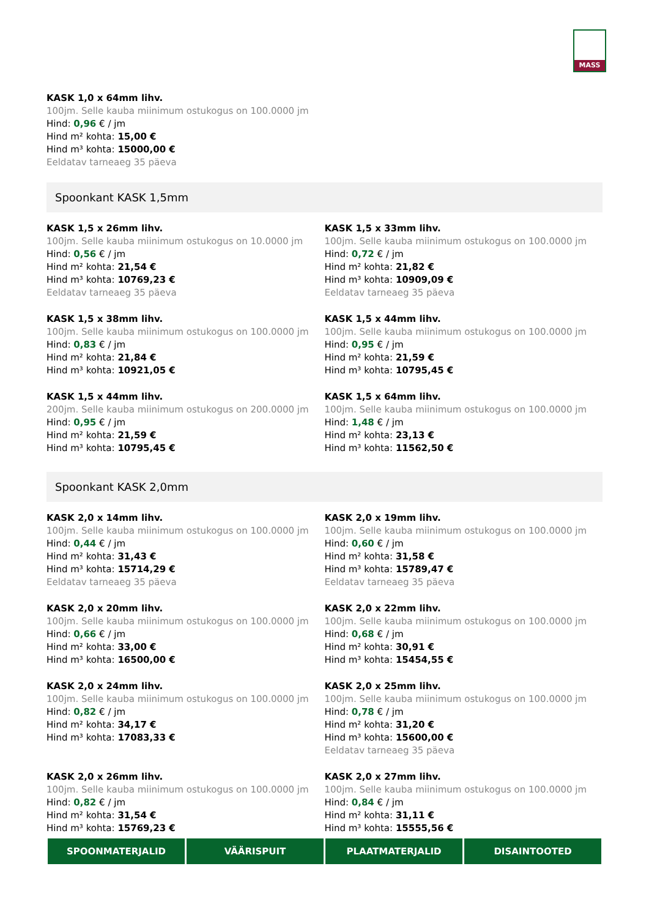MASS
KASK 1,0 x 64mm lihv.
100jm. Selle kauba miinimum ostukogus on 100.0000 jm
Hind: 0,96 € / jm
Hind m² kohta: 15,00 €
Hind m³ kohta: 15000,00 €
Eeldatav tarneaeg 35 päeva
Spoonkant KASK 1,5mm
KASK 1,5 x 26mm lihv.
100jm. Selle kauba miinimum ostukogus on 10.0000 jm
Hind: 0,56 € / jm
Hind m² kohta: 21,54 €
Hind m³ kohta: 10769,23 €
Eeldatav tarneaeg 35 päeva
KASK 1,5 x 33mm lihv.
100jm. Selle kauba miinimum ostukogus on 100.0000 jm
Hind: 0,72 € / jm
Hind m² kohta: 21,82 €
Hind m³ kohta: 10909,09 €
Eeldatav tarneaeg 35 päeva
KASK 1,5 x 38mm lihv.
100jm. Selle kauba miinimum ostukogus on 100.0000 jm
Hind: 0,83 € / jm
Hind m² kohta: 21,84 €
Hind m³ kohta: 10921,05 €
KASK 1,5 x 44mm lihv.
100jm. Selle kauba miinimum ostukogus on 100.0000 jm
Hind: 0,95 € / jm
Hind m² kohta: 21,59 €
Hind m³ kohta: 10795,45 €
KASK 1,5 x 44mm lihv.
200jm. Selle kauba miinimum ostukogus on 200.0000 jm
Hind: 0,95 € / jm
Hind m² kohta: 21,59 €
Hind m³ kohta: 10795,45 €
KASK 1,5 x 64mm lihv.
100jm. Selle kauba miinimum ostukogus on 100.0000 jm
Hind: 1,48 € / jm
Hind m² kohta: 23,13 €
Hind m³ kohta: 11562,50 €
Spoonkant KASK 2,0mm
KASK 2,0 x 14mm lihv.
100jm. Selle kauba miinimum ostukogus on 100.0000 jm
Hind: 0,44 € / jm
Hind m² kohta: 31,43 €
Hind m³ kohta: 15714,29 €
Eeldatav tarneaeg 35 päeva
KASK 2,0 x 19mm lihv.
100jm. Selle kauba miinimum ostukogus on 100.0000 jm
Hind: 0,60 € / jm
Hind m² kohta: 31,58 €
Hind m³ kohta: 15789,47 €
Eeldatav tarneaeg 35 päeva
KASK 2,0 x 20mm lihv.
100jm. Selle kauba miinimum ostukogus on 100.0000 jm
Hind: 0,66 € / jm
Hind m² kohta: 33,00 €
Hind m³ kohta: 16500,00 €
KASK 2,0 x 22mm lihv.
100jm. Selle kauba miinimum ostukogus on 100.0000 jm
Hind: 0,68 € / jm
Hind m² kohta: 30,91 €
Hind m³ kohta: 15454,55 €
KASK 2,0 x 24mm lihv.
100jm. Selle kauba miinimum ostukogus on 100.0000 jm
Hind: 0,82 € / jm
Hind m² kohta: 34,17 €
Hind m³ kohta: 17083,33 €
KASK 2,0 x 25mm lihv.
100jm. Selle kauba miinimum ostukogus on 100.0000 jm
Hind: 0,78 € / jm
Hind m² kohta: 31,20 €
Hind m³ kohta: 15600,00 €
Eeldatav tarneaeg 35 päeva
KASK 2,0 x 26mm lihv.
100jm. Selle kauba miinimum ostukogus on 100.0000 jm
Hind: 0,82 € / jm
Hind m² kohta: 31,54 €
Hind m³ kohta: 15769,23 €
KASK 2,0 x 27mm lihv.
100jm. Selle kauba miinimum ostukogus on 100.0000 jm
Hind: 0,84 € / jm
Hind m² kohta: 31,11 €
Hind m³ kohta: 15555,56 €
SPOONMATERJALID VÄÄRISPUIT PLAATMATERJALID DISAINTOOTED